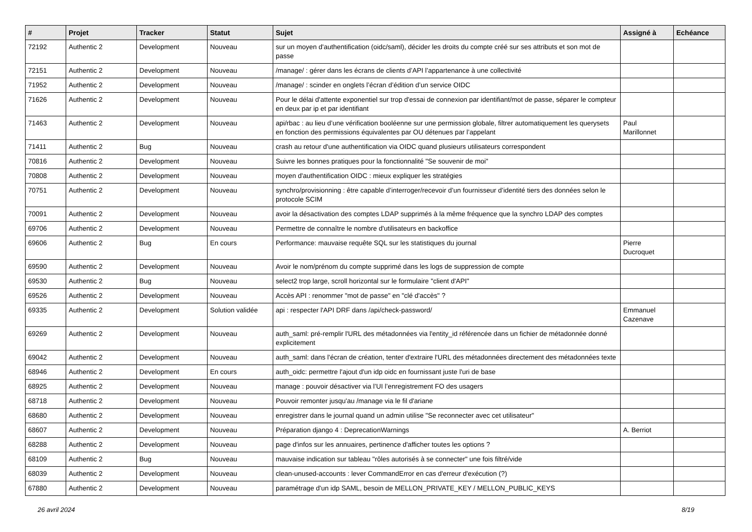| # | Projet | Tracker | Statut | Sujet | Assigné à | Echéance |
| --- | --- | --- | --- | --- | --- | --- |
| 72192 | Authentic 2 | Development | Nouveau | sur un moyen d'authentification (oidc/saml), décider les droits du compte créé sur ses attributs et son mot de passe | | |
| 72151 | Authentic 2 | Development | Nouveau | /manage/ : gérer dans les écrans de clients d’API l’appartenance à une collectivité | | |
| 71952 | Authentic 2 | Development | Nouveau | /manage/ : scinder en onglets l’écran d’édition d’un service OIDC | | |
| 71626 | Authentic 2 | Development | Nouveau | Pour le délai d'attente exponentiel sur trop d'essai de connexion par identifiant/mot de passe, séparer le compteur en deux par ip et par identifiant | | |
| 71463 | Authentic 2 | Development | Nouveau | api/rbac : au lieu d’une vérification booléenne sur une permission globale, filtrer automatiquement les querysets en fonction des permissions équivalentes par OU détenues par l’appelant | Paul Marillonnet | |
| 71411 | Authentic 2 | Bug | Nouveau | crash au retour d'une authentification via OIDC quand plusieurs utilisateurs correspondent | | |
| 70816 | Authentic 2 | Development | Nouveau | Suivre les bonnes pratiques pour la fonctionnalité "Se souvenir de moi" | | |
| 70808 | Authentic 2 | Development | Nouveau | moyen d'authentification OIDC : mieux expliquer les stratégies | | |
| 70751 | Authentic 2 | Development | Nouveau | synchro/provisionning : être capable d’interroger/recevoir d’un fournisseur d’identité tiers des données selon le protocole SCIM | | |
| 70091 | Authentic 2 | Development | Nouveau | avoir la désactivation des comptes LDAP supprimés à la même fréquence que la synchro LDAP des comptes | | |
| 69706 | Authentic 2 | Development | Nouveau | Permettre de connaître le nombre d'utilisateurs en backoffice | | |
| 69606 | Authentic 2 | Bug | En cours | Performance: mauvaise requête SQL sur les statistiques du journal | Pierre Ducroquet | |
| 69590 | Authentic 2 | Development | Nouveau | Avoir le nom/prénom du compte supprimé dans les logs de suppression de compte | | |
| 69530 | Authentic 2 | Bug | Nouveau | select2 trop large, scroll horizontal sur le formulaire "client d'API" | | |
| 69526 | Authentic 2 | Development | Nouveau | Accès API : renommer "mot de passe" en "clé d'accès" ? | | |
| 69335 | Authentic 2 | Development | Solution validée | api : respecter l'API DRF dans /api/check-password/ | Emmanuel Cazenave | |
| 69269 | Authentic 2 | Development | Nouveau | auth_saml: pré-remplir l'URL des métadonnées via l'entity_id référencée dans un fichier de métadonnée donné explicitement | | |
| 69042 | Authentic 2 | Development | Nouveau | auth_saml: dans l'écran de création, tenter d'extraire l'URL des métadonnées directement des métadonnées texte | | |
| 68946 | Authentic 2 | Development | En cours | auth_oidc: permettre l'ajout d'un idp oidc en fournissant juste l'uri de base | | |
| 68925 | Authentic 2 | Development | Nouveau | manage : pouvoir désactiver via l’UI l’enregistrement FO des usagers | | |
| 68718 | Authentic 2 | Development | Nouveau | Pouvoir remonter jusqu'au /manage via le fil d'ariane | | |
| 68680 | Authentic 2 | Development | Nouveau | enregistrer dans le journal quand un admin utilise "Se reconnecter avec cet utilisateur" | | |
| 68607 | Authentic 2 | Development | Nouveau | Préparation django 4 : DeprecationWarnings | A. Berriot | |
| 68288 | Authentic 2 | Development | Nouveau | page d'infos sur les annuaires, pertinence d'afficher toutes les options ? | | |
| 68109 | Authentic 2 | Bug | Nouveau | mauvaise indication sur tableau "rôles autorisés à se connecter" une fois filtré/vide | | |
| 68039 | Authentic 2 | Development | Nouveau | clean-unused-accounts : lever CommandError en cas d'erreur d'exécution (?) | | |
| 67880 | Authentic 2 | Development | Nouveau | paramétrage d'un idp SAML, besoin de MELLON_PRIVATE_KEY / MELLON_PUBLIC_KEYS | | |
26 avril 2024 8/19